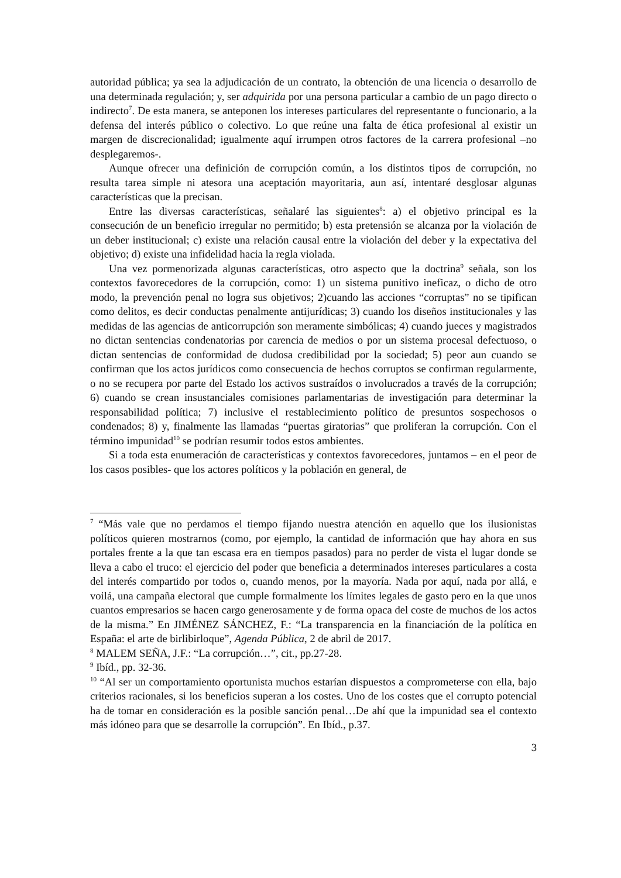autoridad pública; ya sea la adjudicación de un contrato, la obtención de una licencia o desarrollo de una determinada regulación; y, ser adquirida por una persona particular a cambio de un pago directo o indirecto<sup>7</sup>. De esta manera, se anteponen los intereses particulares del representante o funcionario, a la defensa del interés público o colectivo. Lo que reúne una falta de ética profesional al existir un margen de discrecionalidad; igualmente aquí irrumpen otros factores de la carrera profesional –no desplegaremos-.
Aunque ofrecer una definición de corrupción común, a los distintos tipos de corrupción, no resulta tarea simple ni atesora una aceptación mayoritaria, aun así, intentaré desglosar algunas características que la precisan.
Entre las diversas características, señalaré las siguientes<sup>8</sup>: a) el objetivo principal es la consecución de un beneficio irregular no permitido; b) esta pretensión se alcanza por la violación de un deber institucional; c) existe una relación causal entre la violación del deber y la expectativa del objetivo; d) existe una infidelidad hacia la regla violada.
Una vez pormenorizada algunas características, otro aspecto que la doctrina<sup>9</sup> señala, son los contextos favorecedores de la corrupción, como: 1) un sistema punitivo ineficaz, o dicho de otro modo, la prevención penal no logra sus objetivos; 2)cuando las acciones “corruptas” no se tipifican como delitos, es decir conductas penalmente antijurídicas; 3) cuando los diseños institucionales y las medidas de las agencias de anticorrupción son meramente simbólicas; 4) cuando jueces y magistrados no dictan sentencias condenatorias por carencia de medios o por un sistema procesal defectuoso, o dictan sentencias de conformidad de dudosa credibilidad por la sociedad; 5) peor aun cuando se confirman que los actos jurídicos como consecuencia de hechos corruptos se confirman regularmente, o no se recupera por parte del Estado los activos sustraídos o involucrados a través de la corrupción; 6) cuando se crean insustanciales comisiones parlamentarias de investigación para determinar la responsabilidad política; 7) inclusive el restablecimiento político de presuntos sospechosos o condenados; 8) y, finalmente las llamadas “puertas giratorias” que proliferan la corrupción. Con el término impunidad<sup>10</sup> se podrían resumir todos estos ambientes.
Si a toda esta enumeración de características y contextos favorecedores, juntamos – en el peor de los casos posibles- que los actores políticos y la población en general, de
<sup>7</sup> “Más vale que no perdamos el tiempo fijando nuestra atención en aquello que los ilusionistas políticos quieren mostrarnos (como, por ejemplo, la cantidad de información que hay ahora en sus portales frente a la que tan escasa era en tiempos pasados) para no perder de vista el lugar donde se lleva a cabo el truco: el ejercicio del poder que beneficia a determinados intereses particulares a costa del interés compartido por todos o, cuando menos, por la mayoría. Nada por aquí, nada por allá, e voilá, una campaña electoral que cumple formalmente los límites legales de gasto pero en la que unos cuantos empresarios se hacen cargo generosamente y de forma opaca del coste de muchos de los actos de la misma.” En JIMÉNEZ SÁNCHEZ, F.: “La transparencia en la financiación de la política en España: el arte de birlibirloque”, Agenda Pública, 2 de abril de 2017.
<sup>8</sup> MALEM SEÑA, J.F.: “La corrupción…”, cit., pp.27-28.
<sup>9</sup> Ibíd., pp. 32-36.
<sup>10</sup> “Al ser un comportamiento oportunista muchos estarían dispuestos a comprometerse con ella, bajo criterios racionales, si los beneficios superan a los costes. Uno de los costes que el corrupto potencial ha de tomar en consideración es la posible sanción penal…De ahí que la impunidad sea el contexto más idóneo para que se desarrolle la corrupción”. En Ibíd., p.37.
3